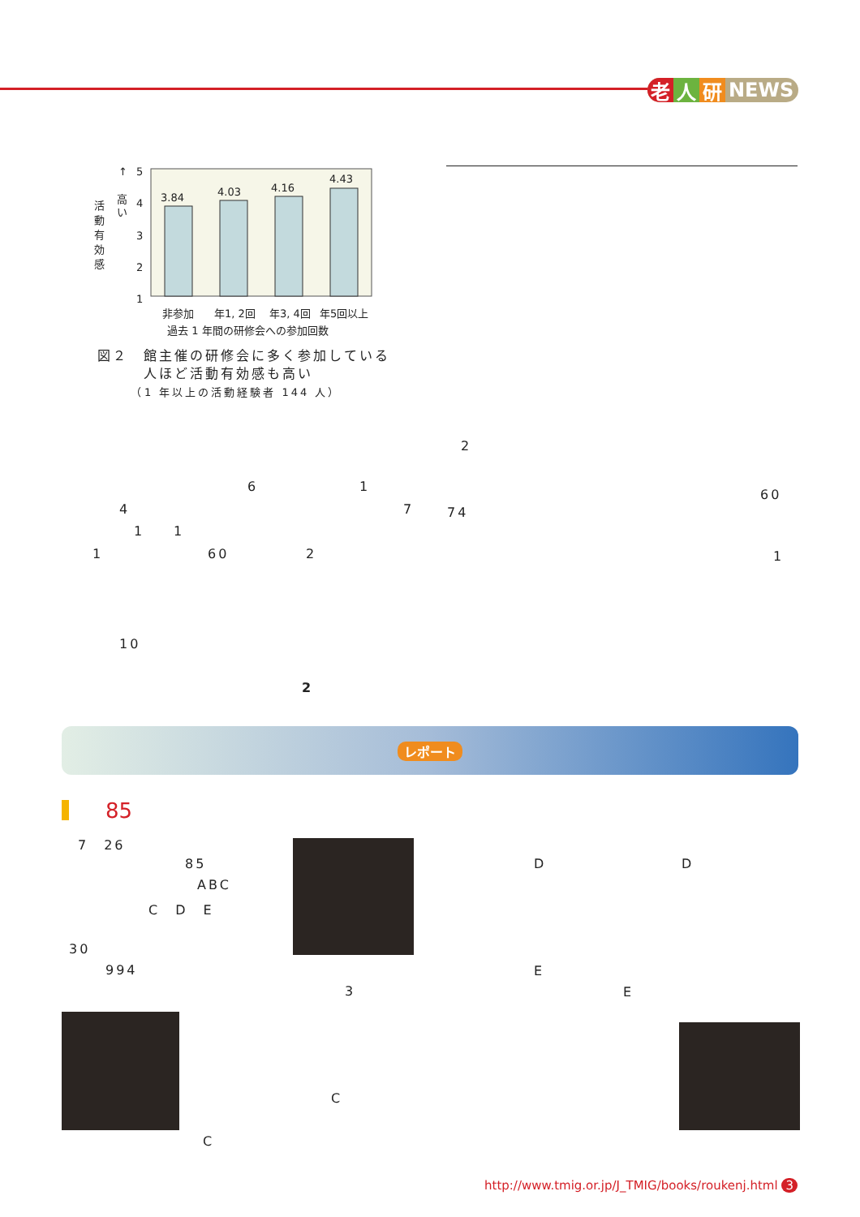老 人 研 NEWS
3.84
4.03
4.16
4.43
5
4
3
2
1
↑
高
い
活
動
有
効
感
非参加
年1, 2回
年3, 4回
年5回以上
過去 1 年間の研修会への参加回数
図２　館主催の研修会に多く参加している
　　　人ほど活動有効感も高い
　　　（1 年以上の活動経験者 144 人）
2
6 1
60
4 7 74
1 1
1 60 2 1
10
2
レポート
85
7　26
85
ABC
C　D　E
30
994
3
D D
E
E
C
C
http://www.tmig.or.jp/J_TMIG/books/roukenj.html 3